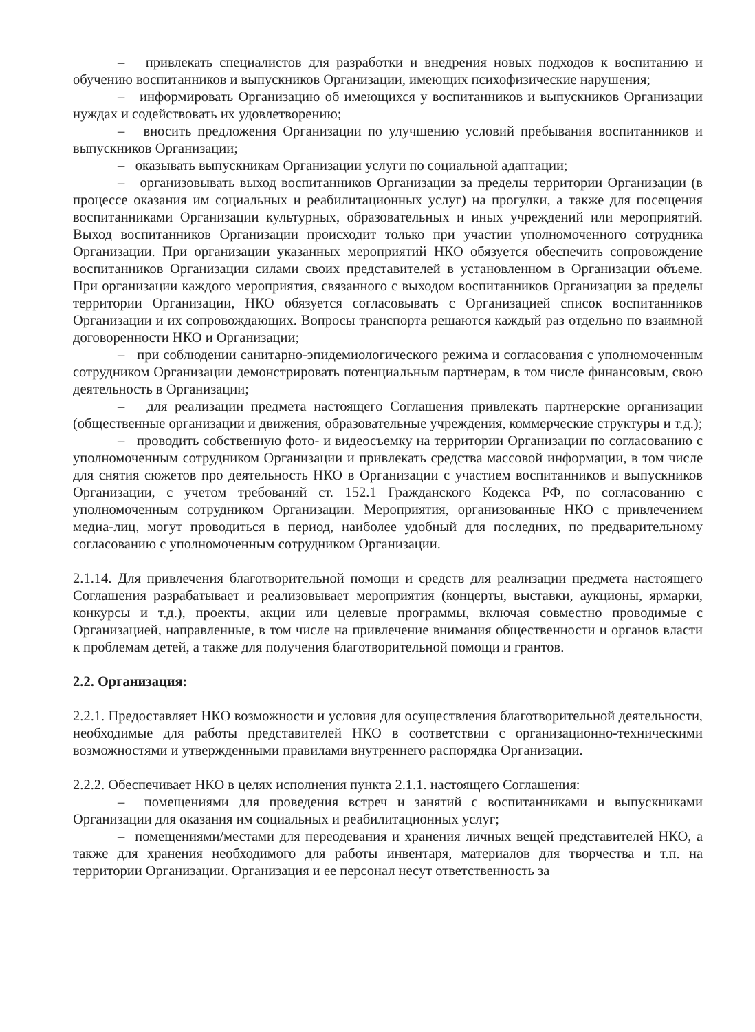– привлекать специалистов для разработки и внедрения новых подходов к воспитанию и обучению воспитанников и выпускников Организации, имеющих психофизические нарушения;
– информировать Организацию об имеющихся у воспитанников и выпускников Организации нуждах и содействовать их удовлетворению;
– вносить предложения Организации по улучшению условий пребывания воспитанников и выпускников Организации;
– оказывать выпускникам Организации услуги по социальной адаптации;
– организовывать выход воспитанников Организации за пределы территории Организации (в процессе оказания им социальных и реабилитационных услуг) на прогулки, а также для посещения воспитанниками Организации культурных, образовательных и иных учреждений или мероприятий. Выход воспитанников Организации происходит только при участии уполномоченного сотрудника Организации. При организации указанных мероприятий НКО обязуется обеспечить сопровождение воспитанников Организации силами своих представителей в установленном в Организации объеме. При организации каждого мероприятия, связанного с выходом воспитанников Организации за пределы территории Организации, НКО обязуется согласовывать с Организацией список воспитанников Организации и их сопровождающих. Вопросы транспорта решаются каждый раз отдельно по взаимной договоренности НКО и Организации;
– при соблюдении санитарно-эпидемиологического режима и согласования с уполномоченным сотрудником Организации демонстрировать потенциальным партнерам, в том числе финансовым, свою деятельность в Организации;
– для реализации предмета настоящего Соглашения привлекать партнерские организации (общественные организации и движения, образовательные учреждения, коммерческие структуры и т.д.);
– проводить собственную фото- и видеосъемку на территории Организации по согласованию с уполномоченным сотрудником Организации и привлекать средства массовой информации, в том числе для снятия сюжетов про деятельность НКО в Организации с участием воспитанников и выпускников Организации, с учетом требований ст. 152.1 Гражданского Кодекса РФ, по согласованию с уполномоченным сотрудником Организации. Мероприятия, организованные НКО с привлечением медиа-лиц, могут проводиться в период, наиболее удобный для последних, по предварительному согласованию с уполномоченным сотрудником Организации.
2.1.14. Для привлечения благотворительной помощи и средств для реализации предмета настоящего Соглашения разрабатывает и реализовывает мероприятия (концерты, выставки, аукционы, ярмарки, конкурсы и т.д.), проекты, акции или целевые программы, включая совместно проводимые с Организацией, направленные, в том числе на привлечение внимания общественности и органов власти к проблемам детей, а также для получения благотворительной помощи и грантов.
2.2. Организация:
2.2.1. Предоставляет НКО возможности и условия для осуществления благотворительной деятельности, необходимые для работы представителей НКО в соответствии с организационно-техническими возможностями и утвержденными правилами внутреннего распорядка Организации.
2.2.2. Обеспечивает НКО в целях исполнения пункта 2.1.1. настоящего Соглашения:
– помещениями для проведения встреч и занятий с воспитанниками и выпускниками Организации для оказания им социальных и реабилитационных услуг;
– помещениями/местами для переодевания и хранения личных вещей представителей НКО, а также для хранения необходимого для работы инвентаря, материалов для творчества и т.п. на территории Организации. Организация и ее персонал несут ответственность за